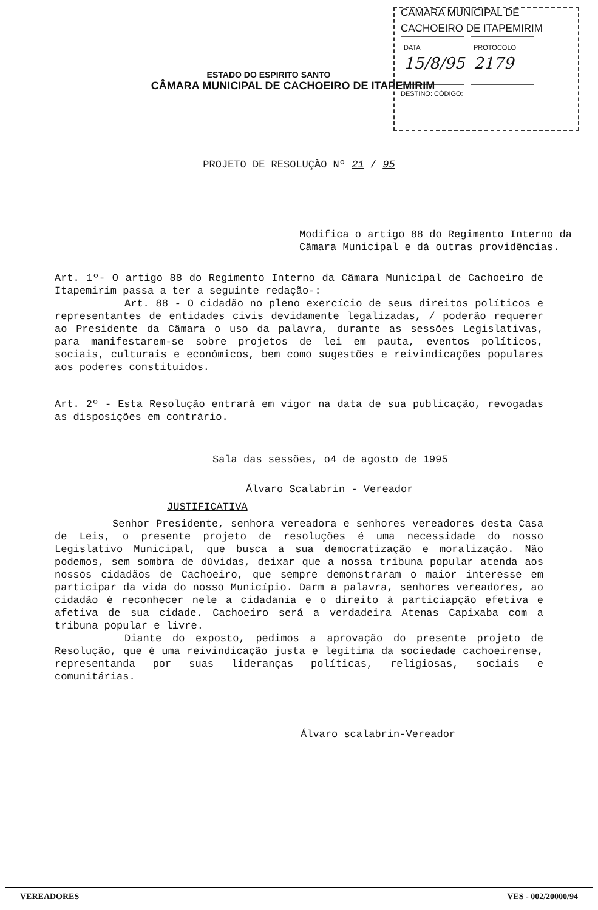CÂMARA MUNICIPAL DE
CACHOEIRO DE ITAPEMIRIM
DATA 15/8/95 PROTOCOLO 2179
DESTINO: CÓDIGO:
ESTADO DO ESPIRITO SANTO
CÂMARA MUNICIPAL DE CACHOEIRO DE ITAPEMIRIM
PROJETO DE RESOLUÇÃO Nº 21 / 95
Modifica o artigo 88 do Regimento Interno da Câmara Municipal e dá outras providências.
Art. 1º- O artigo 88 do Regimento Interno da Câmara Municipal de Cachoeiro de Itapemirim passa a ter a seguinte redação-:
Art. 88 - O cidadão no pleno exercício de seus direitos políticos e representantes de entidades civis devidamente legalizadas, / poderão requerer ao Presidente da Câmara o uso da palavra, durante as sessões Legislativas, para manifestarem-se sobre projetos de lei em pauta, eventos políticos, sociais, culturais e econômicos, bem como sugestões e reivindicações populares aos poderes constituídos.
Art. 2º - Esta Resolução entrará em vigor na data de sua publicação, revogadas as disposições em contrário.
Sala das sessões, o4 de agosto de 1995
Álvaro Scalabrin - Vereador
JUSTIFICATIVA
Senhor Presidente, senhora vereadora e senhores vereadores desta Casa de Leis, o presente projeto de resoluções é uma necessidade do nosso Legislativo Municipal, que busca a sua democratização e moralização. Não podemos, sem sombra de dúvidas, deixar que a nossa tribuna popular atenda aos nossos cidadãos de Cachoeiro, que sempre demonstraram o maior interesse em participar da vida do nosso Município. Darm a palavra, senhores vereadores, ao cidadão é reconhecer nele a cidadania e o direito à particiapção efetiva e afetiva de sua cidade. Cachoeiro será a verdadeira Atenas Capixaba com a tribuna popular e livre.
Diante do exposto, pedimos a aprovação do presente projeto de Resolução, que é uma reivindicação justa e legítima da sociedade cachoeirense, representanda por suas lideranças políticas, religiosas, sociais e comunitárias.
Álvaro scalabrin-Vereador
VEREADORES VES - 002/20000/94